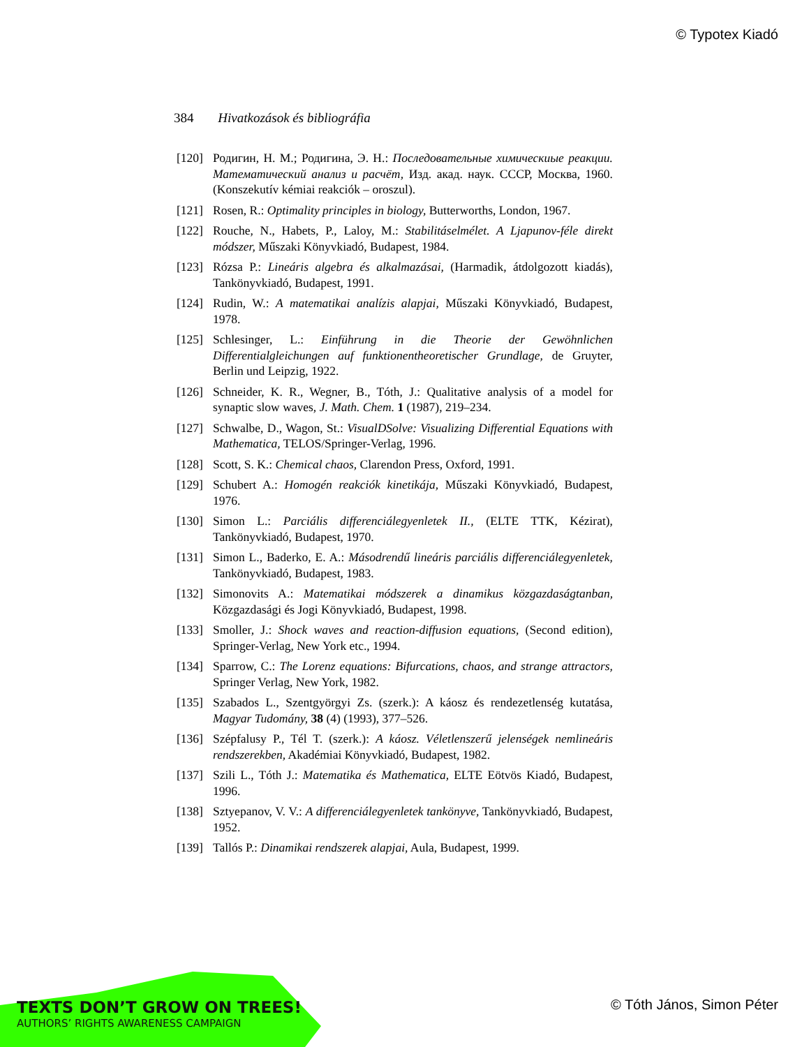© Typotex Kiadó
384 Hivatkozások és bibliográfia
[120]
Родигин, Н. М.; Родигина, Э. Н.: Последовательные химическиые реакции. Математический анализ и расчёт, Изд. акад. наук. СССР, Москва, 1960. (Konszekutív kémiai reakciók – oroszul).
[121]
Rosen, R.: Optimality principles in biology, Butterworths, London, 1967.
[122]
Rouche, N., Habets, P., Laloy, M.: Stabilitáselmélet. A Ljapunov-féle direkt módszer, Műszaki Könyvkiadó, Budapest, 1984.
[123]
Rózsa P.: Lineáris algebra és alkalmazásai, (Harmadik, átdolgozott kiadás), Tankönyvkiadó, Budapest, 1991.
[124]
Rudin, W.: A matematikai analízis alapjai, Műszaki Könyvkiadó, Budapest, 1978.
[125]
Schlesinger, L.: Einführung in die Theorie der Gewöhnlichen Differentialgleichungen auf funktionentheoretischer Grundlage, de Gruyter, Berlin und Leipzig, 1922.
[126]
Schneider, K. R., Wegner, B., Tóth, J.: Qualitative analysis of a model for synaptic slow waves, J. Math. Chem. 1 (1987), 219–234.
[127]
Schwalbe, D., Wagon, St.: VisualDSolve: Visualizing Differential Equations with Mathematica, TELOS/Springer-Verlag, 1996.
[128]
Scott, S. K.: Chemical chaos, Clarendon Press, Oxford, 1991.
[129]
Schubert A.: Homogén reakciók kinetikája, Műszaki Könyvkiadó, Budapest, 1976.
[130]
Simon L.: Parciális differenciálegyenletek II., (ELTE TTK, Kézirat), Tankönyvkiadó, Budapest, 1970.
[131]
Simon L., Baderko, E. A.: Másodrendű lineáris parciális differenciálegyenletek, Tankönyvkiadó, Budapest, 1983.
[132]
Simonovits A.: Matematikai módszerek a dinamikus közgazdaságtanban, Közgazdasági és Jogi Könyvkiadó, Budapest, 1998.
[133]
Smoller, J.: Shock waves and reaction-diffusion equations, (Second edition), Springer-Verlag, New York etc., 1994.
[134]
Sparrow, C.: The Lorenz equations: Bifurcations, chaos, and strange attractors, Springer Verlag, New York, 1982.
[135]
Szabados L., Szentgyörgyi Zs. (szerk.): A káosz és rendezetlenség kutatása, Magyar Tudomány, 38 (4) (1993), 377–526.
[136]
Szépfalusy P., Tél T. (szerk.): A káosz. Véletlenszerű jelenségek nemlineáris rendszerekben, Akadémiai Könyvkiadó, Budapest, 1982.
[137]
Szili L., Tóth J.: Matematika és Mathematica, ELTE Eötvös Kiadó, Budapest, 1996.
[138]
Sztyepanov, V. V.: A differenciálegyenletek tankönyve, Tankönyvkiadó, Budapest, 1952.
[139]
Tallós P.: Dinamikai rendszerek alapjai, Aula, Budapest, 1999.
TEXTS DON’T GROW ON TREES!
AUTHORS’ RIGHTS AWARENESS CAMPAIGN
© Tóth János, Simon Péter